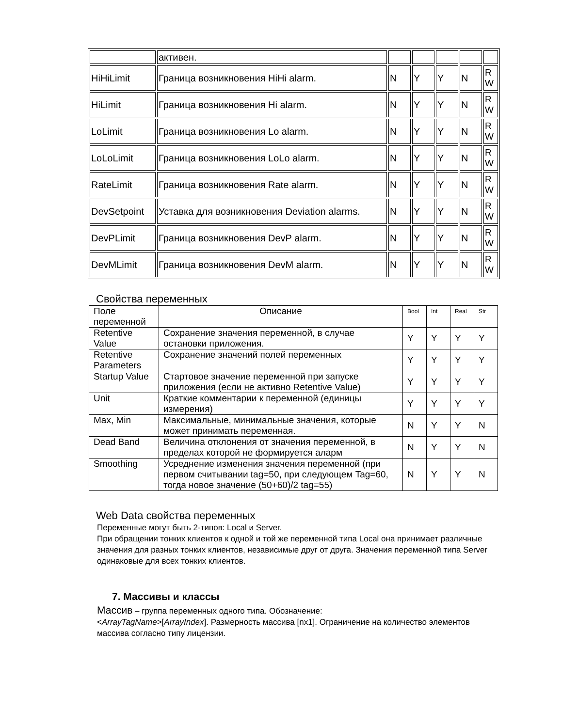| | активен. | | | | | |
| HiHiLimit | Граница возникновения HiHi alarm. | N | Y | Y | N | R W |
| HiLimit | Граница возникновения Hi alarm. | N | Y | Y | N | R W |
| LoLimit | Граница возникновения Lo alarm. | N | Y | Y | N | R W |
| LoLoLimit | Граница возникновения LoLo alarm. | N | Y | Y | N | R W |
| RateLimit | Граница возникновения Rate alarm. | N | Y | Y | N | R W |
| DevSetpoint | Уставка для возникновения Deviation alarms. | N | Y | Y | N | R W |
| DevPLimit | Граница возникновения DevP alarm. | N | Y | Y | N | R W |
| DevMLimit | Граница возникновения DevM alarm. | N | Y | Y | N | R W |
Свойства переменных
| Поле переменной | Описание | Bool | Int | Real | Str |
| --- | --- | --- | --- | --- | --- |
| Retentive Value | Сохранение значения переменной, в случае остановки приложения. | Y | Y | Y | Y |
| Retentive Parameters | Сохранение значений полей переменных | Y | Y | Y | Y |
| Startup Value | Стартовое значение переменной при запуске приложения (если не активно Retentive Value) | Y | Y | Y | Y |
| Unit | Краткие комментарии к переменной (единицы измерения) | Y | Y | Y | Y |
| Max, Min | Максимальные, минимальные значения, которые может принимать переменная. | N | Y | Y | N |
| Dead Band | Величина отклонения от значения переменной, в пределах которой не формируется аларм | N | Y | Y | N |
| Smoothing | Усреднение изменения значения переменной (при первом считывании tag=50, при следующем Tag=60, тогда новое значение (50+60)/2 tag=55) | N | Y | Y | N |
Web Data свойства переменных
Переменные могут быть 2-типов: Local и Server.
При обращении тонких клиентов к одной и той же переменной типа Local она принимает различные значения для разных тонких клиентов, независимые друг от друга. Значения переменной типа Server одинаковые для всех тонких клиентов.
7. Массивы и классы
Массив – группа переменных одного типа. Обозначение:
<ArrayTagName>[ArrayIndex]. Размерность массива [nx1]. Ограничение на количество элементов массива согласно типу лицензии.